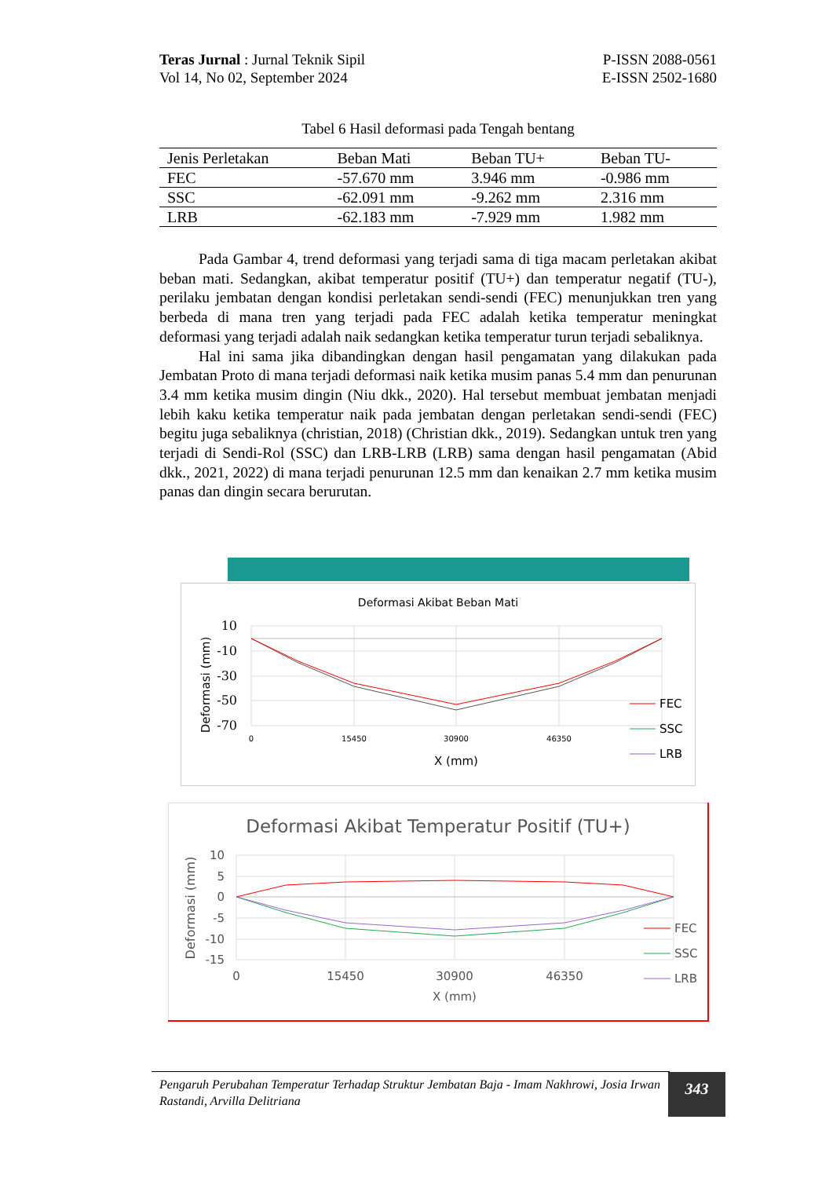Teras Jurnal : Jurnal Teknik Sipil
Vol 14, No 02, September 2024
P-ISSN 2088-0561
E-ISSN 2502-1680
Tabel 6 Hasil deformasi pada Tengah bentang
| Jenis Perletakan | Beban Mati | Beban TU+ | Beban TU- |
| --- | --- | --- | --- |
| FEC | -57.670 mm | 3.946 mm | -0.986 mm |
| SSC | -62.091 mm | -9.262 mm | 2.316 mm |
| LRB | -62.183 mm | -7.929 mm | 1.982 mm |
Pada Gambar 4, trend deformasi yang terjadi sama di tiga macam perletakan akibat beban mati. Sedangkan, akibat temperatur positif (TU+) dan temperatur negatif (TU-), perilaku jembatan dengan kondisi perletakan sendi-sendi (FEC) menunjukkan tren yang berbeda di mana tren yang terjadi pada FEC adalah ketika temperatur meningkat deformasi yang terjadi adalah naik sedangkan ketika temperatur turun terjadi sebaliknya.
Hal ini sama jika dibandingkan dengan hasil pengamatan yang dilakukan pada Jembatan Proto di mana terjadi deformasi naik ketika musim panas 5.4 mm dan penurunan 3.4 mm ketika musim dingin (Niu dkk., 2020). Hal tersebut membuat jembatan menjadi lebih kaku ketika temperatur naik pada jembatan dengan perletakan sendi-sendi (FEC) begitu juga sebaliknya (christian, 2018) (Christian dkk., 2019). Sedangkan untuk tren yang terjadi di Sendi-Rol (SSC) dan LRB-LRB (LRB) sama dengan hasil pengamatan (Abid dkk., 2021, 2022) di mana terjadi penurunan 12.5 mm dan kenaikan 2.7 mm ketika musim panas dan dingin secara berurutan.
Deformasi Akibat Beban Mati
10
-10
-30
-50
-70
0
15450
30900
46350
X (mm)
Deformasi (mm)
FEC
SSC
LRB
Deformasi Akibat Temperatur Positif (TU+)
10
5
0
-5
-10
-15
0
15450
30900
46350
X (mm)
Deformasi (mm)
FEC
SSC
LRB
Pengaruh Perubahan Temperatur Terhadap Struktur Jembatan Baja - Imam Nakhrowi, Josia Irwan Rastandi, Arvilla Delitriana
343